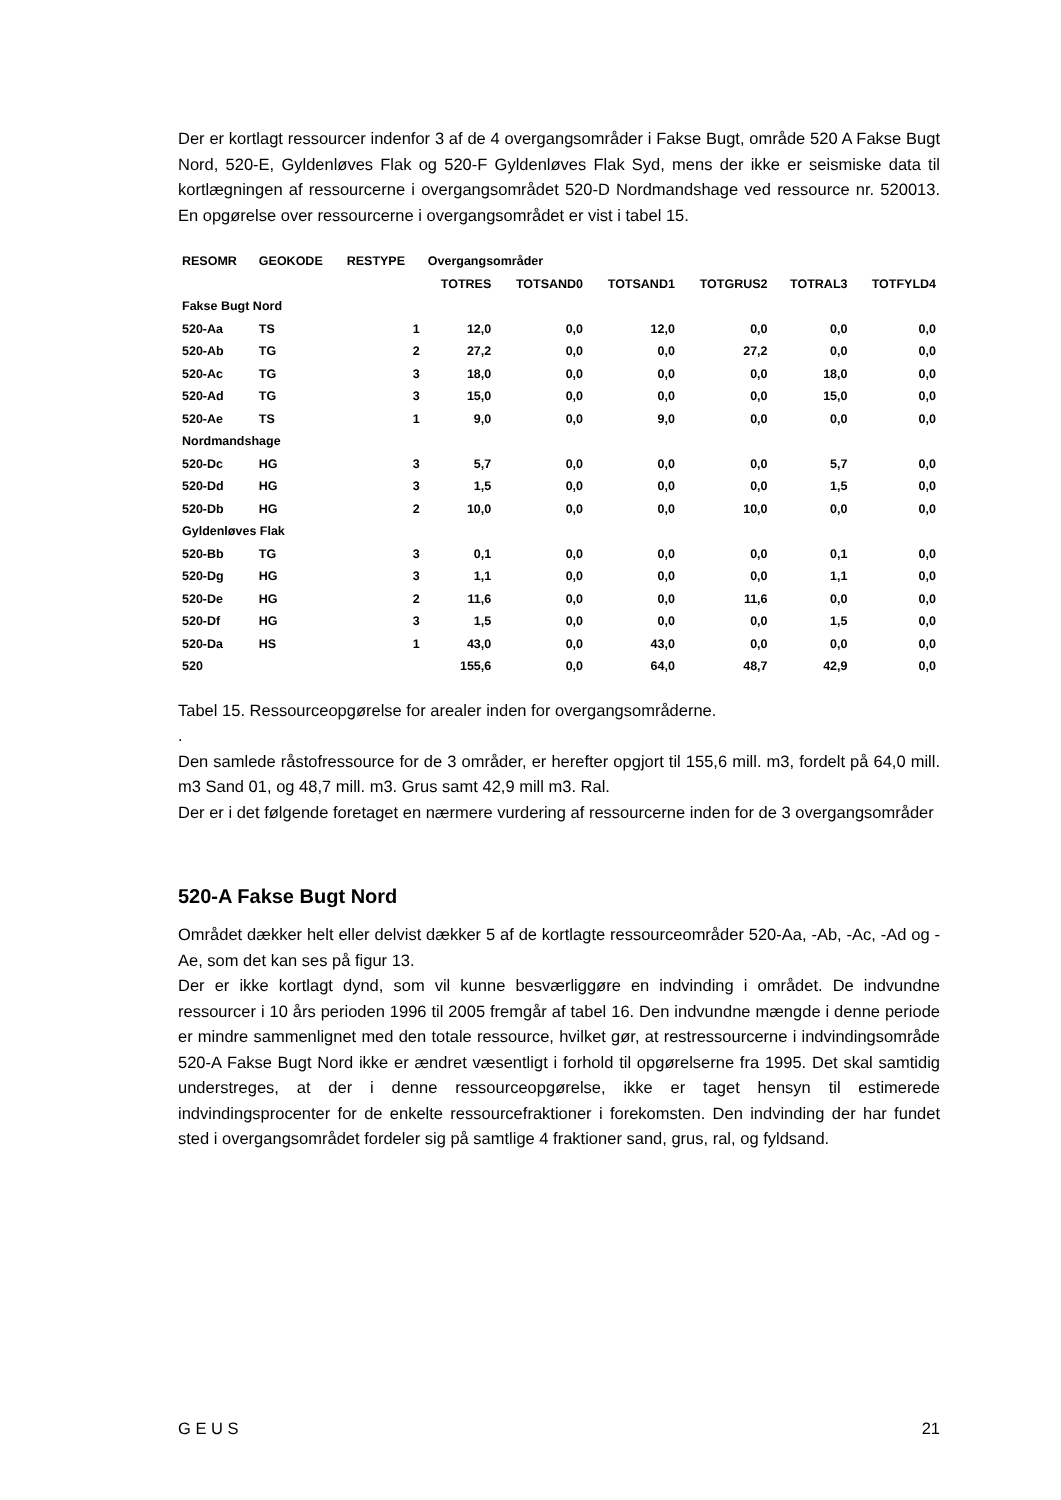Der er kortlagt ressourcer indenfor 3 af de 4 overgangsområder i Fakse Bugt, område 520 A Fakse Bugt Nord, 520-E, Gyldenløves Flak og 520-F Gyldenløves Flak Syd, mens der ikke er seismiske data til kortlægningen af ressourcerne i overgangsområdet 520-D Nordmandshage ved ressource nr. 520013. En opgørelse over ressourcerne i overgangsområdet er vist i tabel 15.
| RESOMR | GEOKODE | RESTYPE | Overgangsområder | | | | | |
| --- | --- | --- | --- | --- | --- | --- | --- | --- |
| | | | TOTRES | TOTSAND0 | TOTSAND1 | TOTGRUS2 | TOTRAL3 | TOTFYLD4 |
| Fakse Bugt Nord | | | | | | | | |
| 520-Aa | TS | 1 | 12,0 | 0,0 | 12,0 | 0,0 | 0,0 | 0,0 |
| 520-Ab | TG | 2 | 27,2 | 0,0 | 0,0 | 27,2 | 0,0 | 0,0 |
| 520-Ac | TG | 3 | 18,0 | 0,0 | 0,0 | 0,0 | 18,0 | 0,0 |
| 520-Ad | TG | 3 | 15,0 | 0,0 | 0,0 | 0,0 | 15,0 | 0,0 |
| 520-Ae | TS | 1 | 9,0 | 0,0 | 9,0 | 0,0 | 0,0 | 0,0 |
| Nordmandshage | | | | | | | | |
| 520-Dc | HG | 3 | 5,7 | 0,0 | 0,0 | 0,0 | 5,7 | 0,0 |
| 520-Dd | HG | 3 | 1,5 | 0,0 | 0,0 | 0,0 | 1,5 | 0,0 |
| 520-Db | HG | 2 | 10,0 | 0,0 | 0,0 | 10,0 | 0,0 | 0,0 |
| Gyldenløves Flak | | | | | | | | |
| 520-Bb | TG | 3 | 0,1 | 0,0 | 0,0 | 0,0 | 0,1 | 0,0 |
| 520-Dg | HG | 3 | 1,1 | 0,0 | 0,0 | 0,0 | 1,1 | 0,0 |
| 520-De | HG | 2 | 11,6 | 0,0 | 0,0 | 11,6 | 0,0 | 0,0 |
| 520-Df | HG | 3 | 1,5 | 0,0 | 0,0 | 0,0 | 1,5 | 0,0 |
| 520-Da | HS | 1 | 43,0 | 0,0 | 43,0 | 0,0 | 0,0 | 0,0 |
| 520 | | | 155,6 | 0,0 | 64,0 | 48,7 | 42,9 | 0,0 |
Tabel 15. Ressourceopgørelse for arealer inden for overgangsområderne.
.
Den samlede råstofressource for de 3 områder, er herefter opgjort til 155,6 mill. m3, fordelt på 64,0 mill. m3 Sand 01, og 48,7 mill. m3. Grus samt 42,9 mill m3. Ral.
Der er i det følgende foretaget en nærmere vurdering af ressourcerne inden for de 3 overgangsområder
520-A Fakse Bugt Nord
Området dækker helt eller delvist dækker 5 af de kortlagte ressourceområder 520-Aa, -Ab, -Ac, -Ad og -Ae, som det kan ses på figur 13.
Der er ikke kortlagt dynd, som vil kunne besværliggøre en indvinding i området. De indvundne ressourcer i 10 års perioden 1996 til 2005 fremgår af tabel 16. Den indvundne mængde i denne periode er mindre sammenlignet med den totale ressource, hvilket gør, at restressourcerne i indvindingsområde 520-A Fakse Bugt Nord ikke er ændret væsentligt i forhold til opgørelserne fra 1995. Det skal samtidig understreges, at der i denne ressourceopgørelse, ikke er taget hensyn til estimerede indvindingsprocenter for de enkelte ressourcefraktioner i forekomsten. Den indvinding der har fundet sted i overgangsområdet fordeler sig på samtlige 4 fraktioner sand, grus, ral, og fyldsand.
G E U S 21